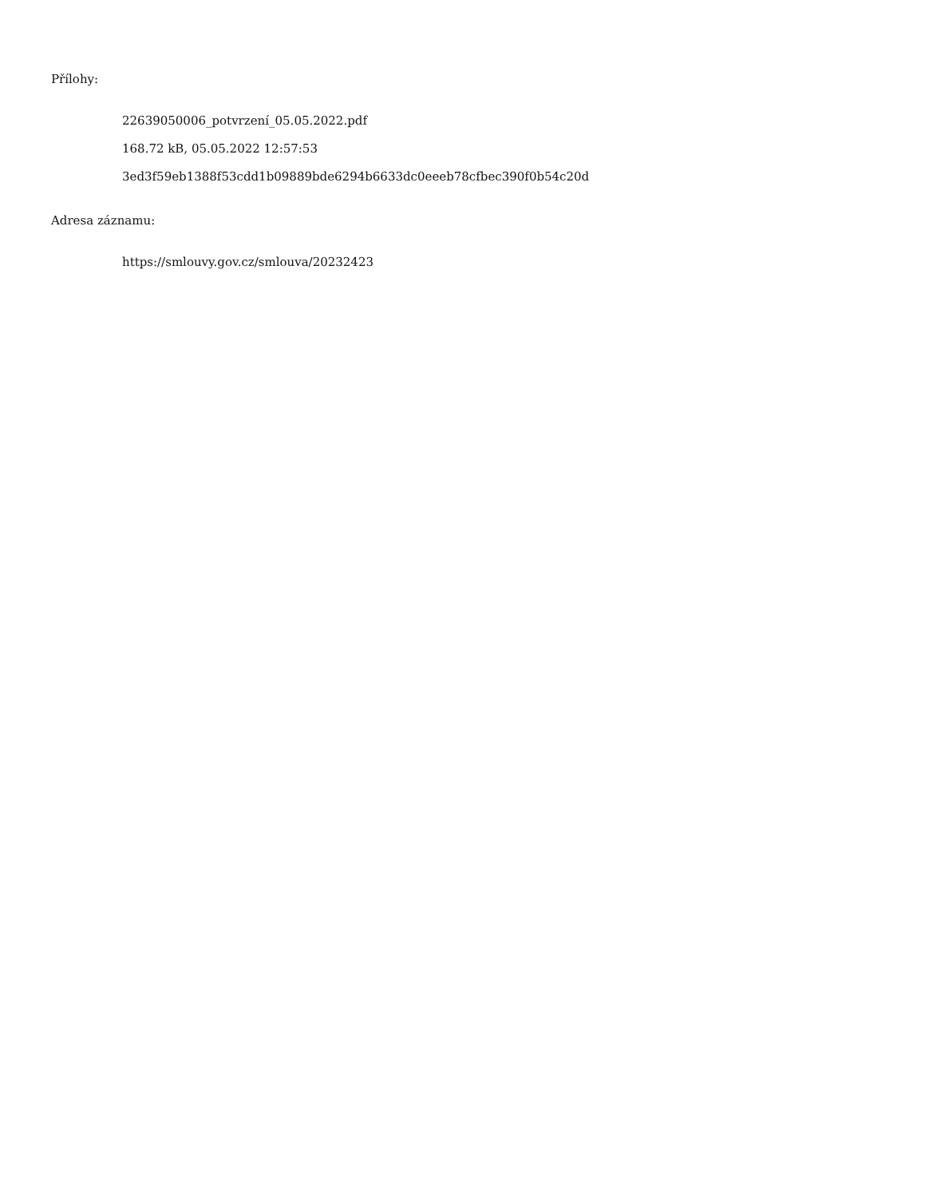Přílohy:
22639050006_potvrzení_05.05.2022.pdf
168.72 kB, 05.05.2022 12:57:53
3ed3f59eb1388f53cdd1b09889bde6294b6633dc0eeeb78cfbec390f0b54c20d
Adresa záznamu:
https://smlouvy.gov.cz/smlouva/20232423